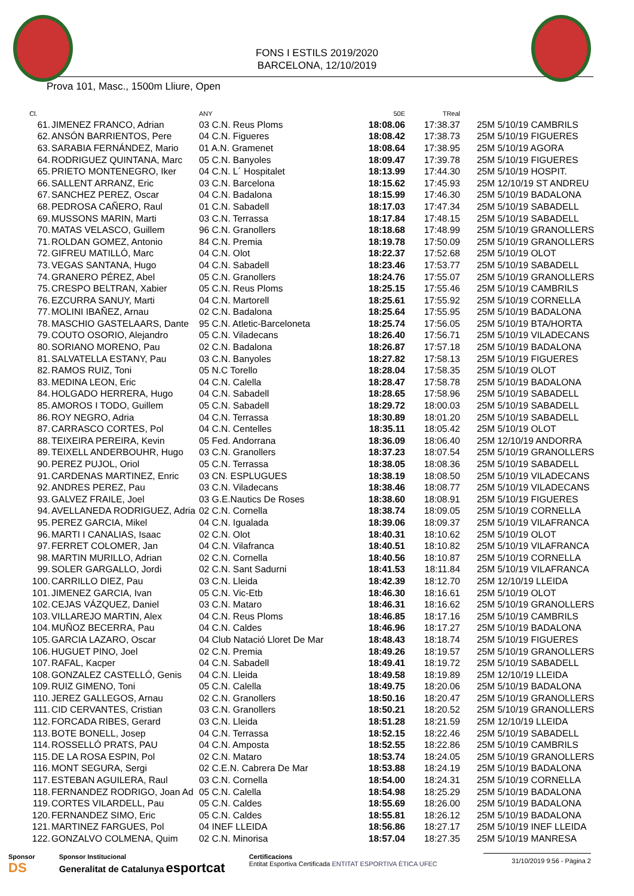FONS I ESTILS 2019/2020
BARCELONA, 12/10/2019
Prova 101, Masc., 1500m Lliure, Open
| Cl. | | ANY | 50E | TReal | |
| --- | --- | --- | --- | --- | --- |
| 61. | JIMENEZ FRANCO, Adrian | 03 C.N. Reus Ploms | 18:08.06 | 17:38.37 | 25M 5/10/19 CAMBRILS |
| 62. | ANSÓN BARRIENTOS, Pere | 04 C.N. Figueres | 18:08.42 | 17:38.73 | 25M 5/10/19 FIGUERES |
| 63. | SARABIA FERNÁNDEZ, Mario | 01 A.N. Gramenet | 18:08.64 | 17:38.95 | 25M 5/10/19 AGORA |
| 64. | RODRIGUEZ QUINTANA, Marc | 05 C.N. Banyoles | 18:09.47 | 17:39.78 | 25M 5/10/19 FIGUERES |
| 65. | PRIETO MONTENEGRO, Iker | 04 C.N. L´ Hospitalet | 18:13.99 | 17:44.30 | 25M 5/10/19 HOSPIT. |
| 66. | SALLENT ARRANZ, Eric | 03 C.N. Barcelona | 18:15.62 | 17:45.93 | 25M 12/10/19 ST ANDREU |
| 67. | SANCHEZ PEREZ, Oscar | 04 C.N. Badalona | 18:15.99 | 17:46.30 | 25M 5/10/19 BADALONA |
| 68. | PEDROSA CAÑERO, Raul | 01 C.N. Sabadell | 18:17.03 | 17:47.34 | 25M 5/10/19 SABADELL |
| 69. | MUSSONS MARIN, Marti | 03 C.N. Terrassa | 18:17.84 | 17:48.15 | 25M 5/10/19 SABADELL |
| 70. | MATAS VELASCO, Guillem | 96 C.N. Granollers | 18:18.68 | 17:48.99 | 25M 5/10/19 GRANOLLERS |
| 71. | ROLDAN GOMEZ, Antonio | 84 C.N. Premia | 18:19.78 | 17:50.09 | 25M 5/10/19 GRANOLLERS |
| 72. | GIFREU MATILLÓ, Marc | 04 C.N. Olot | 18:22.37 | 17:52.68 | 25M 5/10/19 OLOT |
| 73. | VEGAS SANTANA, Hugo | 04 C.N. Sabadell | 18:23.46 | 17:53.77 | 25M 5/10/19 SABADELL |
| 74. | GRANERO PÉREZ, Abel | 05 C.N. Granollers | 18:24.76 | 17:55.07 | 25M 5/10/19 GRANOLLERS |
| 75. | CRESPO BELTRAN, Xabier | 05 C.N. Reus Ploms | 18:25.15 | 17:55.46 | 25M 5/10/19 CAMBRILS |
| 76. | EZCURRA SANUY, Marti | 04 C.N. Martorell | 18:25.61 | 17:55.92 | 25M 5/10/19 CORNELLA |
| 77. | MOLINI IBAÑEZ, Arnau | 02 C.N. Badalona | 18:25.64 | 17:55.95 | 25M 5/10/19 BADALONA |
| 78. | MASCHIO GASTELAARS, Dante | 95 C.N. Atletic-Barceloneta | 18:25.74 | 17:56.05 | 25M 5/10/19 BTA/HORTA |
| 79. | COUTO OSORIO, Alejandro | 05 C.N. Viladecans | 18:26.40 | 17:56.71 | 25M 5/10/19 VILADECANS |
| 80. | SORIANO MORENO, Pau | 02 C.N. Badalona | 18:26.87 | 17:57.18 | 25M 5/10/19 BADALONA |
| 81. | SALVATELLA ESTANY, Pau | 03 C.N. Banyoles | 18:27.82 | 17:58.13 | 25M 5/10/19 FIGUERES |
| 82. | RAMOS RUIZ, Toni | 05 N.C Torello | 18:28.04 | 17:58.35 | 25M 5/10/19 OLOT |
| 83. | MEDINA LEON, Eric | 04 C.N. Calella | 18:28.47 | 17:58.78 | 25M 5/10/19 BADALONA |
| 84. | HOLGADO HERRERA, Hugo | 04 C.N. Sabadell | 18:28.65 | 17:58.96 | 25M 5/10/19 SABADELL |
| 85. | AMOROS I TODO, Guillem | 05 C.N. Sabadell | 18:29.72 | 18:00.03 | 25M 5/10/19 SABADELL |
| 86. | ROY NEGRO, Adria | 04 C.N. Terrassa | 18:30.89 | 18:01.20 | 25M 5/10/19 SABADELL |
| 87. | CARRASCO CORTES, Pol | 04 C.N. Centelles | 18:35.11 | 18:05.42 | 25M 5/10/19 OLOT |
| 88. | TEIXEIRA PEREIRA, Kevin | 05 Fed. Andorrana | 18:36.09 | 18:06.40 | 25M 12/10/19 ANDORRA |
| 89. | TEIXELL ANDERBOUHR, Hugo | 03 C.N. Granollers | 18:37.23 | 18:07.54 | 25M 5/10/19 GRANOLLERS |
| 90. | PEREZ PUJOL, Oriol | 05 C.N. Terrassa | 18:38.05 | 18:08.36 | 25M 5/10/19 SABADELL |
| 91. | CARDENAS MARTINEZ, Enric | 03 CN. ESPLUGUES | 18:38.19 | 18:08.50 | 25M 5/10/19 VILADECANS |
| 92. | ANDRES PEREZ, Pau | 03 C.N. Viladecans | 18:38.46 | 18:08.77 | 25M 5/10/19 VILADECANS |
| 93. | GALVEZ FRAILE, Joel | 03 G.E.Nautics De Roses | 18:38.60 | 18:08.91 | 25M 5/10/19 FIGUERES |
| 94. | AVELLANEDA RODRIGUEZ, Adria | 02 C.N. Cornella | 18:38.74 | 18:09.05 | 25M 5/10/19 CORNELLA |
| 95. | PEREZ GARCIA, Mikel | 04 C.N. Igualada | 18:39.06 | 18:09.37 | 25M 5/10/19 VILAFRANCA |
| 96. | MARTI I CANALIAS, Isaac | 02 C.N. Olot | 18:40.31 | 18:10.62 | 25M 5/10/19 OLOT |
| 97. | FERRET COLOMER, Jan | 04 C.N. Vilafranca | 18:40.51 | 18:10.82 | 25M 5/10/19 VILAFRANCA |
| 98. | MARTIN MURILLO, Adrian | 02 C.N. Cornella | 18:40.56 | 18:10.87 | 25M 5/10/19 CORNELLA |
| 99. | SOLER GARGALLO, Jordi | 02 C.N. Sant Sadurni | 18:41.53 | 18:11.84 | 25M 5/10/19 VILAFRANCA |
| 100. | CARRILLO DIEZ, Pau | 03 C.N. Lleida | 18:42.39 | 18:12.70 | 25M 12/10/19 LLEIDA |
| 101. | JIMENEZ GARCIA, Ivan | 05 C.N. Vic-Etb | 18:46.30 | 18:16.61 | 25M 5/10/19 OLOT |
| 102. | CEJAS VÁZQUEZ, Daniel | 03 C.N. Mataro | 18:46.31 | 18:16.62 | 25M 5/10/19 GRANOLLERS |
| 103. | VILLAREJO MARTIN, Alex | 04 C.N. Reus Ploms | 18:46.85 | 18:17.16 | 25M 5/10/19 CAMBRILS |
| 104. | MUÑOZ BECERRA, Pau | 04 C.N. Caldes | 18:46.96 | 18:17.27 | 25M 5/10/19 BADALONA |
| 105. | GARCIA LAZARO, Oscar | 04 Club Natació Lloret De Mar | 18:48.43 | 18:18.74 | 25M 5/10/19 FIGUERES |
| 106. | HUGUET PINO, Joel | 02 C.N. Premia | 18:49.26 | 18:19.57 | 25M 5/10/19 GRANOLLERS |
| 107. | RAFAL, Kacper | 04 C.N. Sabadell | 18:49.41 | 18:19.72 | 25M 5/10/19 SABADELL |
| 108. | GONZALEZ CASTELLÓ, Genis | 04 C.N. Lleida | 18:49.58 | 18:19.89 | 25M 12/10/19 LLEIDA |
| 109. | RUIZ GIMENO, Toni | 05 C.N. Calella | 18:49.75 | 18:20.06 | 25M 5/10/19 BADALONA |
| 110. | JEREZ GALLEGOS, Arnau | 02 C.N. Granollers | 18:50.16 | 18:20.47 | 25M 5/10/19 GRANOLLERS |
| 111. | CID CERVANTES, Cristian | 03 C.N. Granollers | 18:50.21 | 18:20.52 | 25M 5/10/19 GRANOLLERS |
| 112. | FORCADA RIBES, Gerard | 03 C.N. Lleida | 18:51.28 | 18:21.59 | 25M 12/10/19 LLEIDA |
| 113. | BOTE BONELL, Josep | 04 C.N. Terrassa | 18:52.15 | 18:22.46 | 25M 5/10/19 SABADELL |
| 114. | ROSSELLÓ PRATS, PAU | 04 C.N. Amposta | 18:52.55 | 18:22.86 | 25M 5/10/19 CAMBRILS |
| 115. | DE LA ROSA ESPIN, Pol | 02 C.N. Mataro | 18:53.74 | 18:24.05 | 25M 5/10/19 GRANOLLERS |
| 116. | MONT SEGURA, Sergi | 02 C.E.N. Cabrera De Mar | 18:53.88 | 18:24.19 | 25M 5/10/19 BADALONA |
| 117. | ESTEBAN AGUILERA, Raul | 03 C.N. Cornella | 18:54.00 | 18:24.31 | 25M 5/10/19 CORNELLA |
| 118. | FERNANDEZ RODRIGO, Joan Ad | 05 C.N. Calella | 18:54.98 | 18:25.29 | 25M 5/10/19 BADALONA |
| 119. | CORTES VILARDELL, Pau | 05 C.N. Caldes | 18:55.69 | 18:26.00 | 25M 5/10/19 BADALONA |
| 120. | FERNANDEZ SIMO, Eric | 05 C.N. Caldes | 18:55.81 | 18:26.12 | 25M 5/10/19 BADALONA |
| 121. | MARTINEZ FARGUES, Pol | 04 INEF LLEIDA | 18:56.86 | 18:27.17 | 25M 5/10/19 INEF LLEIDA |
| 122. | GONZALVO COLMENA, Quim | 02 C.N. Minorisa | 18:57.04 | 18:27.35 | 25M 5/10/19 MANRESA |
Sponsor
DS
Sponsor Institucional
Generalitat de Catalunya esportcat
Certificacions
Entitat Esportiva Certificada ENTITAT ESPORTIVA ÈTICA UFEC
31/10/2019 9:56 - Pàgina 2